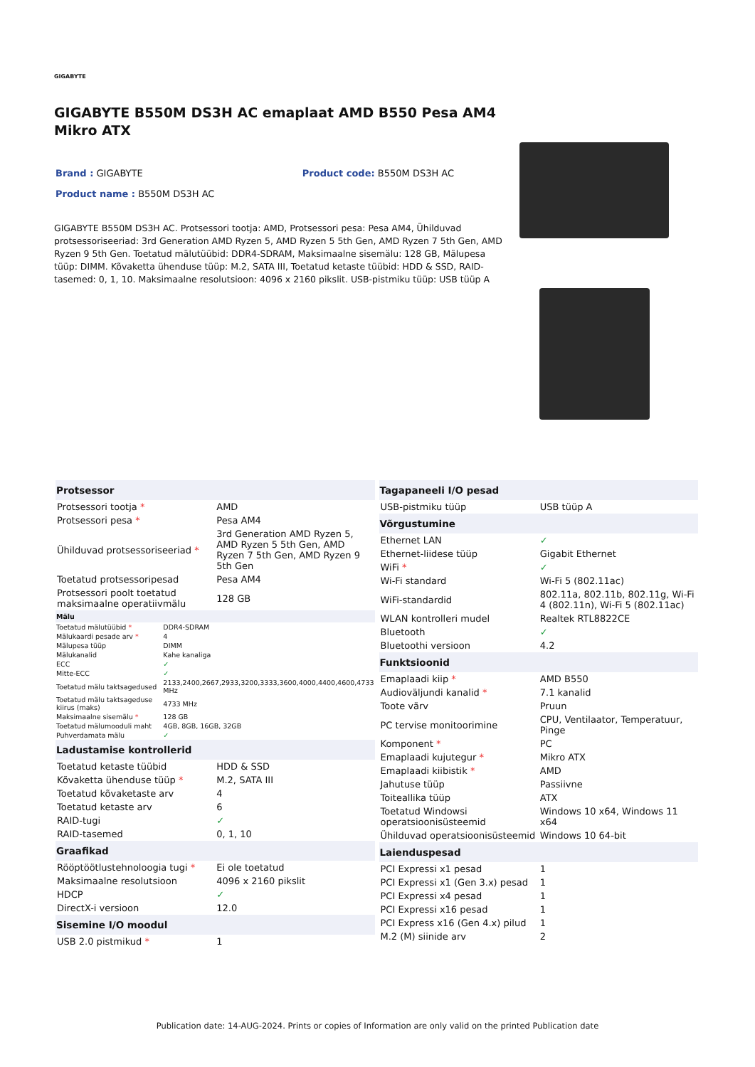GIGABYTE
GIGABYTE B550M DS3H AC emaplaat AMD B550 Pesa AM4 Mikro ATX
Brand : GIGABYTE Product code: B550M DS3H AC
Product name : B550M DS3H AC
GIGABYTE B550M DS3H AC. Protsessori tootja: AMD, Protsessori pesa: Pesa AM4, Ühilduvad protsessoriseeriad: 3rd Generation AMD Ryzen 5, AMD Ryzen 5 5th Gen, AMD Ryzen 7 5th Gen, AMD Ryzen 9 5th Gen. Toetatud mälutüübid: DDR4-SDRAM, Maksimaalne sisemälu: 128 GB, Mälupesa tüüp: DIMM. Kõvaketta ühenduse tüüp: M.2, SATA III, Toetatud ketaste tüübid: HDD & SSD, RAID-tasemed: 0, 1, 10. Maksimaalne resolutsioon: 4096 x 2160 pikslit. USB-pistmiku tüüp: USB tüüp A
| Protsessor | |
| --- | --- |
| Protsessori tootja * | AMD |
| Protsessori pesa * | Pesa AM4 |
| Ühilduvad protsessoriseeriad * | 3rd Generation AMD Ryzen 5, AMD Ryzen 5 5th Gen, AMD Ryzen 7 5th Gen, AMD Ryzen 9 5th Gen |
| Toetatud protsessoripesad | Pesa AM4 |
| Protsessori poolt toetatud maksimaalne operatiivmälu | 128 GB |
| Mälu | |
| --- | --- |
| Toetatud mälutüübid * | DDR4-SDRAM |
| Mälukaardi pesade arv * | 4 |
| Mälupesa tüüp | DIMM |
| Mälukanalid | Kahe kanaliga |
| ECC | ✓ |
| Mitte-ECC | ✓ |
| Toetatud mälu taktsagedused | 2133,2400,2667,2933,3200,3333,3600,4000,4400,4600,4733 MHz |
| Toetatud mälu taktsageduse kiirus (maks) | 4733 MHz |
| Maksimaalne sisemälu * | 128 GB |
| Toetatud mälumooduli maht | 4GB, 8GB, 16GB, 32GB |
| Puhverdamata mälu | ✓ |
| Ladustamise kontrollerid | |
| --- | --- |
| Toetatud ketaste tüübid | HDD & SSD |
| Kõvaketta ühenduse tüüp * | M.2, SATA III |
| Toetatud kõvaketaste arv | 4 |
| Toetatud ketaste arv | 6 |
| RAID-tugi | ✓ |
| RAID-tasemed | 0, 1, 10 |
| Graafikad | |
| Rööptöötlustehnoloogia tugi * | Ei ole toetatud |
| Maksimaalne resolutsioon | 4096 x 2160 pikslit |
| HDCP | ✓ |
| DirectX-i versioon | 12.0 |
| Sisemine I/O moodul | |
| USB 2.0 pistmikud * | 1 |
| Tagapaneeli I/O pesad | |
| --- | --- |
| USB-pistmiku tüüp | USB tüüp A |
| Võrgustumine | |
| Ethernet LAN | ✓ |
| Ethernet-liidese tüüp | Gigabit Ethernet |
| WiFi * | ✓ |
| Wi-Fi standard | Wi-Fi 5 (802.11ac) |
| WiFi-standardid | 802.11a, 802.11b, 802.11g, Wi-Fi 4 (802.11n), Wi-Fi 5 (802.11ac) |
| WLAN kontrolleri mudel | Realtek RTL8822CE |
| Bluetooth | ✓ |
| Bluetoothi versioon | 4.2 |
| Funktsioonid | |
| Emaplaadi kiip * | AMD B550 |
| Audioväljundi kanalid * | 7.1 kanalid |
| Toote värv | Pruun |
| PC tervise monitoorimine | CPU, Ventilaator, Temperatuur, Pinge |
| Komponent * | PC |
| Emaplaadi kujutegur * | Mikro ATX |
| Emaplaadi kiibistik * | AMD |
| Jahutuse tüüp | Passiivne |
| Toiteallika tüüp | ATX |
| Toetatud Windowsi operatsioonisüsteemid | Windows 10 x64, Windows 11 x64 |
| Ühilduvad operatsioonisüsteemid | Windows 10 64-bit |
| Laienduspesad | |
| PCI Expressi x1 pesad | 1 |
| PCI Expressi x1 (Gen 3.x) pesad | 1 |
| PCI Expressi x4 pesad | 1 |
| PCI Expressi x16 pesad | 1 |
| PCI Express x16 (Gen 4.x) pilud | 1 |
| M.2 (M) siinide arv | 2 |
Publication date: 14-AUG-2024. Prints or copies of Information are only valid on the printed Publication date